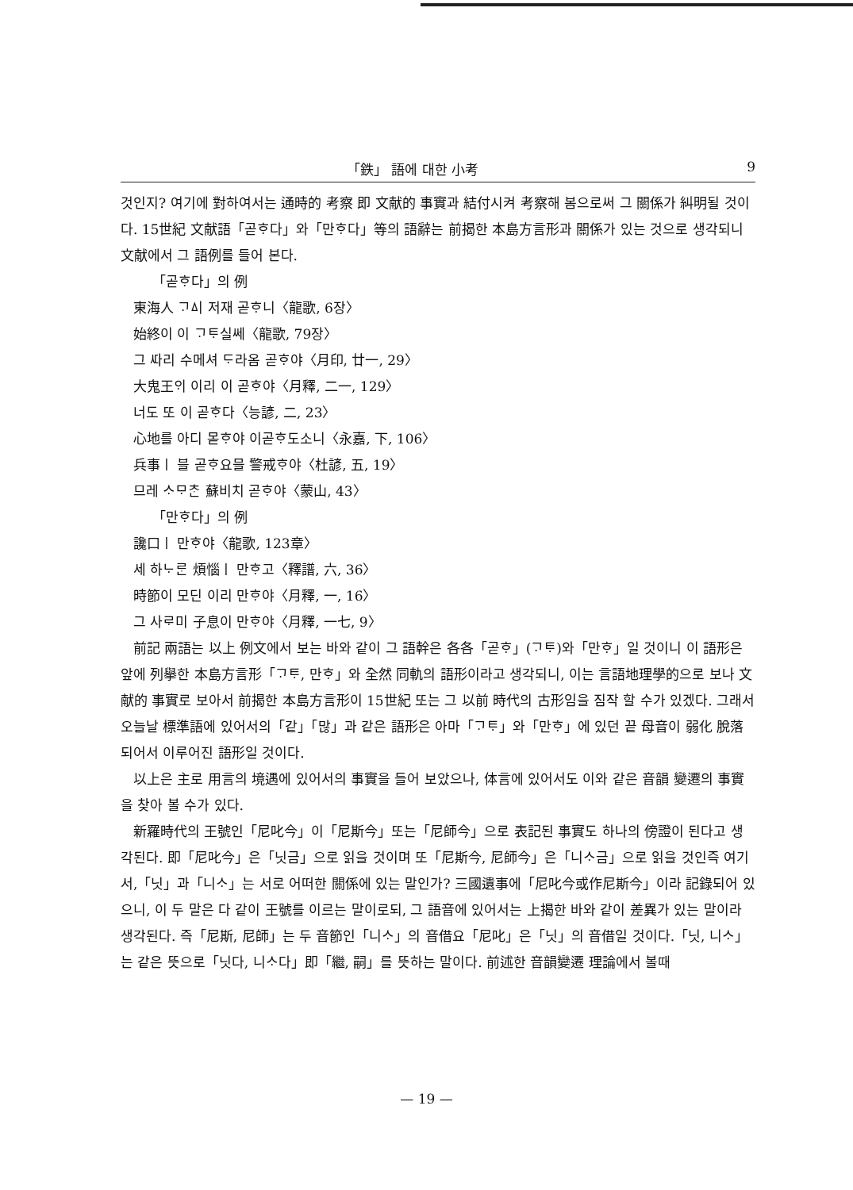「鉄」 語에 대한 小考 9
것인지? 여기에 對하여서는 通時的 考察 即 文献的 事實과 結付시켜 考察해 봄으로써 그 關係가 糾明될 것이다. 15世紀 文献語「곧ᄒᆞ다」와「만ᄒᆞ다」等의 語辭는 前揭한 本島方言形과 關係가 있는 것으로 생각되니 文献에서 그 語例를 들어 본다.
「곧ᄒᆞ다」의 例
東海人 ᄀᆞᅀᅵ 저재 곧ᄒᆞ니〈龍歌, 6장〉
始終이 이 ᄀᆞᄐᆞ실쎄〈龍歌, 79장〉
그 ᄯᅡ리 수메셔 ᄃᆞ라옴 곧ᄒᆞ야〈月印, 廿一, 29〉
大鬼王ᄋᆡ 이리 이 곧ᄒᆞ야〈月釋, 二一, 129〉
너도 또 이 곧ᄒᆞ다〈능諺, 二, 23〉
心地를 아디 몯ᄒᆞ야 이곧ᄒᆞ도소니〈永嘉, 下, 106〉
兵事ㅣ 블 곧ᄒᆞ요믈 警戒ᄒᆞ야〈杜諺, 五, 19〉
므레 ᄉᆞᄆᆞᄎᆞᆫ 蘇비치 곧ᄒᆞ야〈蒙山, 43〉
「만ᄒᆞ다」의 例
讒口ㅣ 만ᄒᆞ야〈龍歌, 123章〉
세 하ᄂᆞᄅᆞᆫ 煩惱ㅣ 만ᄒᆞ고〈釋譜, 六, 36〉
時節이 모딘 이리 만ᄒᆞ야〈月釋, 一, 16〉
그 사ᄅᆞ미 子息이 만ᄒᆞ야〈月釋, 一七, 9〉
前記 兩語는 以上 例文에서 보는 바와 같이 그 語幹은 各各「곧ᄒᆞ」(ᄀᆞᄐᆞ)와「만ᄒᆞ」일 것이니 이 語形은 앞에 列擧한 本島方言形「ᄀᆞᄐᆞ, 만ᄒᆞ」와 全然 同軌의 語形이라고 생각되니, 이는 言語地理學的으로 보나 文献的 事實로 보아서 前揭한 本島方言形이 15世紀 또는 그 以前 時代의 古形임을 짐작 할 수가 있겠다. 그래서 오늘날 標準語에 있어서의「같」「많」과 같은 語形은 아마「ᄀᆞᄐᆞ」와「만ᄒᆞ」에 있던 끝 母音이 弱化 脫落되어서 이루어진 語形일 것이다.
以上은 主로 用言의 境遇에 있어서의 事實을 들어 보았으나, 体言에 있어서도 이와 같은 音韻 變遷의 事實을 찾아 볼 수가 있다.
新羅時代의 王號인「尼叱今」이「尼斯今」또는「尼師今」으로 表記된 事實도 하나의 傍證이 된다고 생각된다. 即「尼叱今」은「닛금」으로 읽을 것이며 또「尼斯今, 尼師今」은「니ᄉᆞ금」으로 읽을 것인즉 여기서,「닛」과「니ᄉᆞ」는 서로 어떠한 關係에 있는 말인가? 三國遺事에「尼叱今或作尼斯今」이라 記錄되어 있으니, 이 두 말은 다 같이 王號를 이르는 말이로되, 그 語音에 있어서는 上揭한 바와 같이 差異가 있는 말이라 생각된다. 즉「尼斯, 尼師」는 두 音節인「니ᄉᆞ」의 音借요「尼叱」은「닛」의 音借일 것이다.「닛, 니ᄉᆞ」는 같은 뜻으로「닛다, 니ᄉᆞ다」即「繼, 嗣」를 뜻하는 말이다. 前述한 音韻變遷 理論에서 볼때
— 19 —